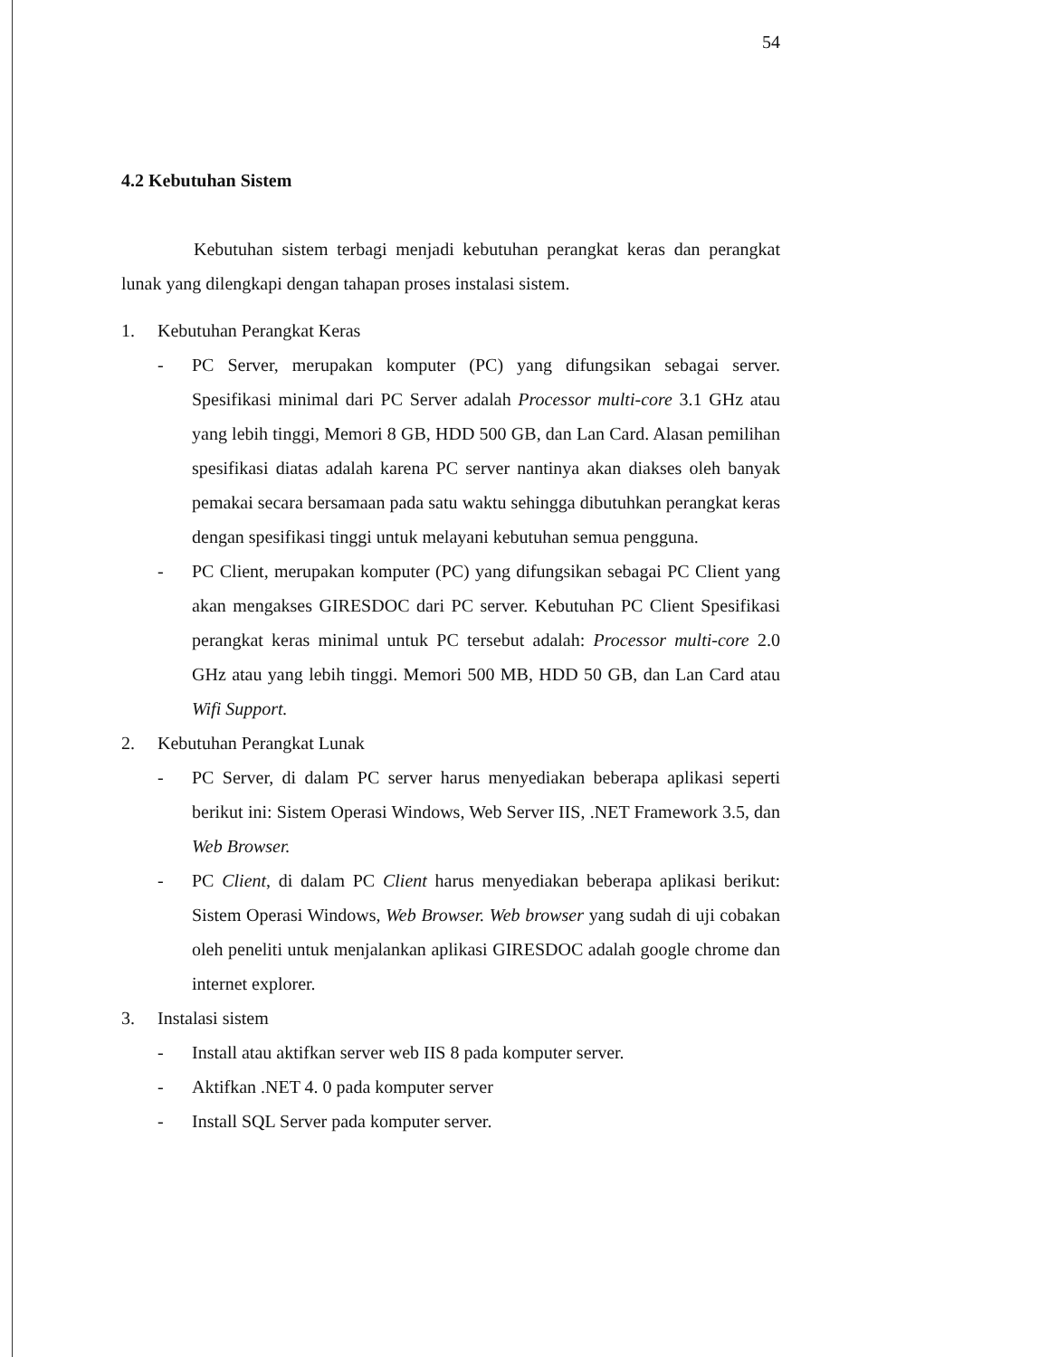54
4.2 Kebutuhan Sistem
Kebutuhan sistem terbagi menjadi kebutuhan perangkat keras dan perangkat lunak yang dilengkapi dengan tahapan proses instalasi sistem.
1. Kebutuhan Perangkat Keras
- PC Server, merupakan komputer (PC) yang difungsikan sebagai server. Spesifikasi minimal dari PC Server adalah Processor multi-core 3.1 GHz atau yang lebih tinggi, Memori 8 GB, HDD 500 GB, dan Lan Card. Alasan pemilihan spesifikasi diatas adalah karena PC server nantinya akan diakses oleh banyak pemakai secara bersamaan pada satu waktu sehingga dibutuhkan perangkat keras dengan spesifikasi tinggi untuk melayani kebutuhan semua pengguna.
- PC Client, merupakan komputer (PC) yang difungsikan sebagai PC Client yang akan mengakses GIRESDOC dari PC server. Kebutuhan PC Client Spesifikasi perangkat keras minimal untuk PC tersebut adalah: Processor multi-core 2.0 GHz atau yang lebih tinggi. Memori 500 MB, HDD 50 GB, dan Lan Card atau Wifi Support.
2. Kebutuhan Perangkat Lunak
- PC Server, di dalam PC server harus menyediakan beberapa aplikasi seperti berikut ini: Sistem Operasi Windows, Web Server IIS, .NET Framework 3.5, dan Web Browser.
- PC Client, di dalam PC Client harus menyediakan beberapa aplikasi berikut: Sistem Operasi Windows, Web Browser. Web browser yang sudah di uji cobakan oleh peneliti untuk menjalankan aplikasi GIRESDOC adalah google chrome dan internet explorer.
3. Instalasi sistem
- Install atau aktifkan server web IIS 8 pada komputer server.
- Aktifkan .NET 4. 0 pada komputer server
- Install SQL Server pada komputer server.